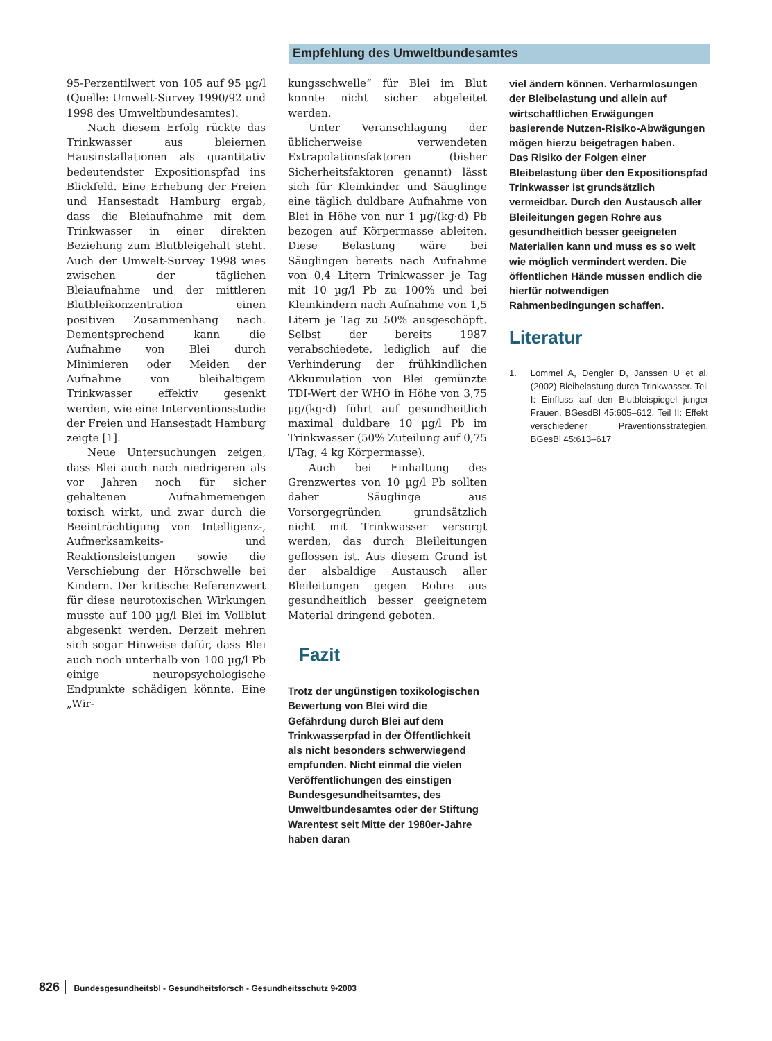Empfehlung des Umweltbundesamtes
95-Perzentilwert von 105 auf 95 µg/l (Quelle: Umwelt-Survey 1990/92 und 1998 des Umweltbundesamtes).
Nach diesem Erfolg rückte das Trinkwasser aus bleiernen Hausinstallationen als quantitativ bedeutendster Expositionspfad ins Blickfeld. Eine Erhebung der Freien und Hansestadt Hamburg ergab, dass die Bleiaufnahme mit dem Trinkwasser in einer direkten Beziehung zum Blutbleigehalt steht. Auch der Umwelt-Survey 1998 wies zwischen der täglichen Bleiaufnahme und der mittleren Blutbleikonzentration einen positiven Zusammenhang nach. Dementsprechend kann die Aufnahme von Blei durch Minimieren oder Meiden der Aufnahme von bleihaltigem Trinkwasser effektiv gesenkt werden, wie eine Interventionsstudie der Freien und Hansestadt Hamburg zeigte [1].
Neue Untersuchungen zeigen, dass Blei auch nach niedrigeren als vor Jahren noch für sicher gehaltenen Aufnahmemengen toxisch wirkt, und zwar durch die Beeinträchtigung von Intelligenz-, Aufmerksamkeits- und Reaktionsleistungen sowie die Verschiebung der Hörschwelle bei Kindern. Der kritische Referenzwert für diese neurotoxischen Wirkungen musste auf 100 µg/l Blei im Vollblut abgesenkt werden. Derzeit mehren sich sogar Hinweise dafür, dass Blei auch noch unterhalb von 100 µg/l Pb einige neuropsychologische Endpunkte schädigen könnte. Eine „Wir-
kungsschwelle“ für Blei im Blut konnte nicht sicher abgeleitet werden.
Unter Veranschlagung der üblicherweise verwendeten Extrapolationsfaktoren (bisher Sicherheitsfaktoren genannt) lässt sich für Kleinkinder und Säuglinge eine täglich duldbare Aufnahme von Blei in Höhe von nur 1 µg/(kg·d) Pb bezogen auf Körpermasse ableiten. Diese Belastung wäre bei Säuglingen bereits nach Aufnahme von 0,4 Litern Trinkwasser je Tag mit 10 µg/l Pb zu 100% und bei Kleinkindern nach Aufnahme von 1,5 Litern je Tag zu 50% ausgeschöpft. Selbst der bereits 1987 verabschiedete, lediglich auf die Verhinderung der frühkindlichen Akkumulation von Blei gemünzte TDI-Wert der WHO in Höhe von 3,75 µg/(kg·d) führt auf gesundheitlich maximal duldbare 10 µg/l Pb im Trinkwasser (50% Zuteilung auf 0,75 l/Tag; 4 kg Körpermasse).
Auch bei Einhaltung des Grenzwertes von 10 µg/l Pb sollten daher Säuglinge aus Vorsorgegründen grundsätzlich nicht mit Trinkwasser versorgt werden, das durch Bleileitungen geflossen ist. Aus diesem Grund ist der alsbaldige Austausch aller Bleileitungen gegen Rohre aus gesundheitlich besser geeignetem Material dringend geboten.
Fazit
Trotz der ungünstigen toxikologischen Bewertung von Blei wird die Gefährdung durch Blei auf dem Trinkwasserpfad in der Öffentlichkeit als nicht besonders schwerwiegend empfunden. Nicht einmal die vielen Veröffentlichungen des einstigen Bundesgesundheitsamtes, des Umweltbundesamtes oder der Stiftung Warentest seit Mitte der 1980er-Jahre haben daran
viel ändern können. Verharmlosungen der Bleibelastung und allein auf wirtschaftlichen Erwägungen basierende Nutzen-Risiko-Abwägungen mögen hierzu beigetragen haben.
Das Risiko der Folgen einer Bleibelastung über den Expositionspfad Trinkwasser ist grundsätzlich vermeidbar. Durch den Austausch aller Bleileitungen gegen Rohre aus gesundheitlich besser geeigneten Materialien kann und muss es so weit wie möglich vermindert werden. Die öffentlichen Hände müssen endlich die hierfür notwendigen Rahmenbedingungen schaffen.
Literatur
1. Lommel A, Dengler D, Janssen U et al. (2002) Bleibelastung durch Trinkwasser. Teil I: Einfluss auf den Blutbleispiegel junger Frauen. BGesdBl 45:605–612. Teil II: Effekt verschiedener Präventionsstrategien. BGesBl 45:613–617
826 Bundesgesundheitsbl - Gesundheitsforsch - Gesundheitsschutz 9•2003